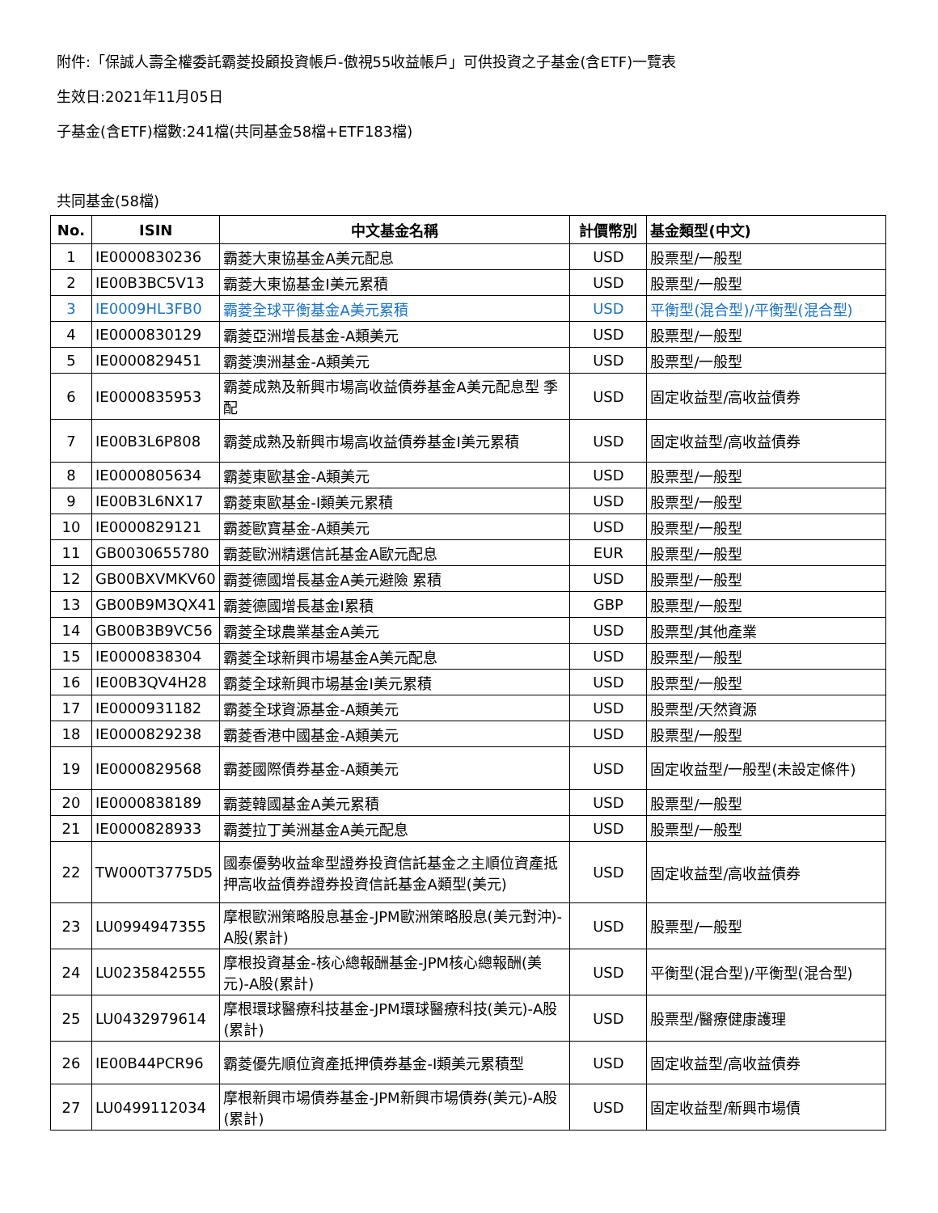附件:「保誠人壽全權委託霸菱投顧投資帳戶-傲視55收益帳戶」可供投資之子基金(含ETF)一覽表
生效日:2021年11月05日
子基金(含ETF)檔數:241檔(共同基金58檔+ETF183檔)
共同基金(58檔)
| No. | ISIN | 中文基金名稱 | 計價幣別 | 基金類型(中文) |
| --- | --- | --- | --- | --- |
| 1 | IE0000830236 | 霸菱大東協基金A美元配息 | USD | 股票型/一般型 |
| 2 | IE00B3BC5V13 | 霸菱大東協基金I美元累積 | USD | 股票型/一般型 |
| 3 | IE0009HL3FB0 | 霸菱全球平衡基金A美元累積 | USD | 平衡型(混合型)/平衡型(混合型) |
| 4 | IE0000830129 | 霸菱亞洲增長基金-A類美元 | USD | 股票型/一般型 |
| 5 | IE0000829451 | 霸菱澳洲基金-A類美元 | USD | 股票型/一般型 |
| 6 | IE0000835953 | 霸菱成熟及新興市場高收益債券基金A美元配息型 季配 | USD | 固定收益型/高收益債券 |
| 7 | IE00B3L6P808 | 霸菱成熟及新興市場高收益債券基金I美元累積 | USD | 固定收益型/高收益債券 |
| 8 | IE0000805634 | 霸菱東歐基金-A類美元 | USD | 股票型/一般型 |
| 9 | IE00B3L6NX17 | 霸菱東歐基金-I類美元累積 | USD | 股票型/一般型 |
| 10 | IE0000829121 | 霸菱歐寶基金-A類美元 | USD | 股票型/一般型 |
| 11 | GB0030655780 | 霸菱歐洲精選信託基金A歐元配息 | EUR | 股票型/一般型 |
| 12 | GB00BXVMKV60 | 霸菱德國增長基金A美元避險 累積 | USD | 股票型/一般型 |
| 13 | GB00B9M3QX41 | 霸菱德國增長基金I累積 | GBP | 股票型/一般型 |
| 14 | GB00B3B9VC56 | 霸菱全球農業基金A美元 | USD | 股票型/其他產業 |
| 15 | IE0000838304 | 霸菱全球新興市場基金A美元配息 | USD | 股票型/一般型 |
| 16 | IE00B3QV4H28 | 霸菱全球新興市場基金I美元累積 | USD | 股票型/一般型 |
| 17 | IE0000931182 | 霸菱全球資源基金-A類美元 | USD | 股票型/天然資源 |
| 18 | IE0000829238 | 霸菱香港中國基金-A類美元 | USD | 股票型/一般型 |
| 19 | IE0000829568 | 霸菱國際債券基金-A類美元 | USD | 固定收益型/一般型(未設定條件) |
| 20 | IE0000838189 | 霸菱韓國基金A美元累積 | USD | 股票型/一般型 |
| 21 | IE0000828933 | 霸菱拉丁美洲基金A美元配息 | USD | 股票型/一般型 |
| 22 | TW000T3775D5 | 國泰優勢收益傘型證券投資信託基金之主順位資產抵押高收益債券證券投資信託基金A類型(美元) | USD | 固定收益型/高收益債券 |
| 23 | LU0994947355 | 摩根歐洲策略股息基金-JPM歐洲策略股息(美元對沖)-A股(累計) | USD | 股票型/一般型 |
| 24 | LU0235842555 | 摩根投資基金-核心總報酬基金-JPM核心總報酬(美元)-A股(累計) | USD | 平衡型(混合型)/平衡型(混合型) |
| 25 | LU0432979614 | 摩根環球醫療科技基金-JPM環球醫療科技(美元)-A股(累計) | USD | 股票型/醫療健康護理 |
| 26 | IE00B44PCR96 | 霸菱優先順位資產抵押債券基金-I類美元累積型 | USD | 固定收益型/高收益債券 |
| 27 | LU0499112034 | 摩根新興市場債券基金-JPM新興市場債券(美元)-A股(累計) | USD | 固定收益型/新興市場債 |